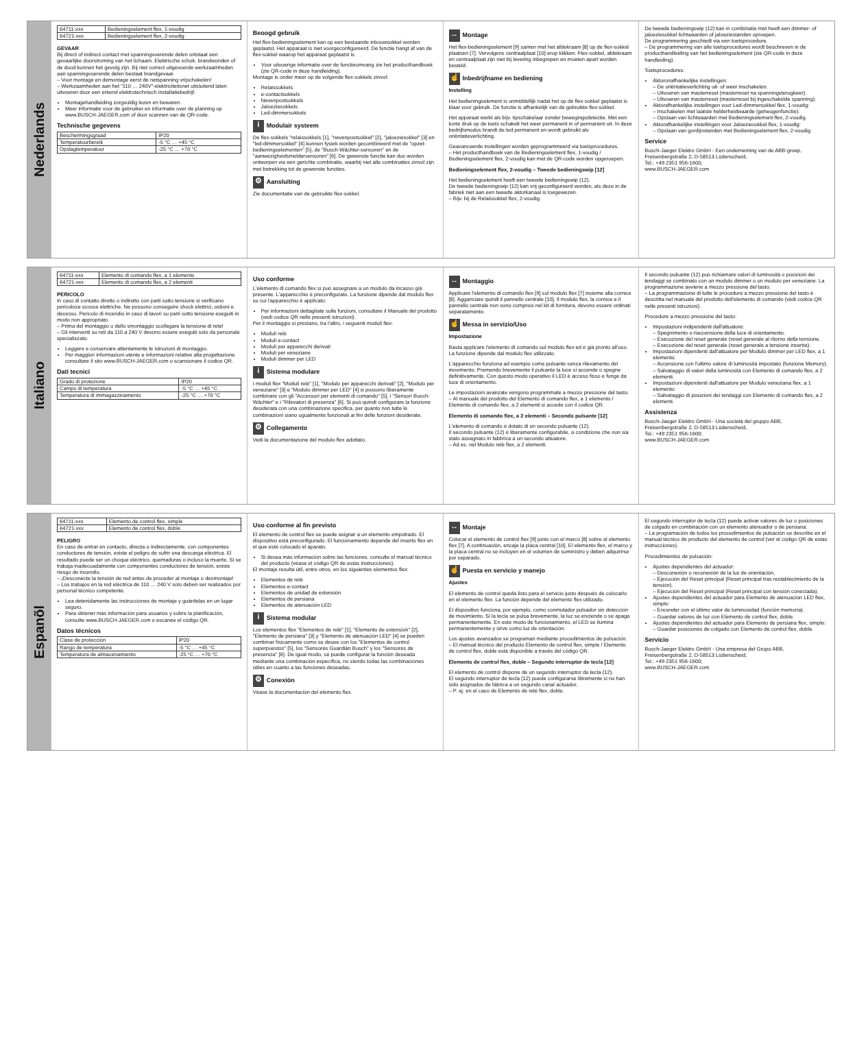Nederlands
| 64711-xxx | Bedieningselement flex, 1-voudig |
| 64721-xxx | Bedieningselement flex, 2-voudig |
GEVAAR
Bij direct of indirect contact met spanningvoerende delen ontstaat een gevaarlijke doorstroming van het lichaam. Elektrische schok, brandwonden of de dood kunnen het gevolg zijn. Bij niet correct uitgevoerde werkzaamheden aan spanningvoerende delen bestaat brandgevaar.
– Voor montage en demontage eerst de netspanning vrijschakelen!
– Werkzaamheden aan het "110 … 240V"-elektriciteitsnet uitsluitend laten uitvoeren door een erkend elektrotechnisch installatiebedrijf.
Montagehandleiding zorgvuldig lezen en bewaren.
Meer informatie voor de gebruiker en informatie over de planning op www.BUSCH-JAEGER.com of door scannen van de QR-code.
Technische gegevens
| Beschermingsgraad | IP20 |
| Temperatuurbereik | -5 °C … +45 °C |
| Opslagtemperatuur | -25 °C … +70 °C |
Beoogd gebruik
Het flex-bedieningselement kan op een bestaande inbouwsokkel worden geplaatst. Het apparaat is niet voorgeconfigureerd. De functie hangt af van de flex-sokkel waarop het apparaat geplaatst is.
Voor uitvoerige informatie over de functieomvang zie het producthandboek (zie QR-code in deze handleiding).
Montage is onder meer op de volgende flex-sokkels zinvol:
Relaissokkels
e-contactsokkels
Nevenpostsokkels
Jaloeziesokkels
Led-dimmersokkels
i Modulair systeem
De flex-sokkels "relaissokkels [1], "nevenpostsokkel" [2], "jaloeziesokkel" [3] en "led-dimmersokkel" [4] kunnen fysiek worden gecombineerd met de "opzet-bedieningselementen" [5], de "Busch-Wächter-sensoren" en de "aanwezigheidsmeldersensoren" [6]. De gewenste functie kan dus worden ontworpen via een gerichte combinatie, waarbij niet alle combinaties zinvol zijn met betrekking tot de gewenste functies.
⚙ Aansluiting
Zie documentatie van de gebruikte flex-sokkel.
↔ Montage
Het flex-bedieningselement [9] samen met het afdekraam [8] op de flex-sokkel plaatsen [7]. Vervolgens centraalplaat [10] erop klikken. Flex-sokkel, afdekraam en centraalplaat zijn niet bij levering inbegrepen en moeten apart worden besteld.
☝ Inbedrijfname en bediening
Instelling
Het bedieningselement is onmiddellijk nadat het op de flex-sokkel geplaatst is klaar voor gebruik. De functie is afhankelijk van de gebruikte flex-sokkel.
Het apparaat werkt als bijv. tipschakelaar zonder bewegingsdetectie. Met een korte druk op de toets schakelt het weer permanent in of permanent uit. In deze bedrijfsmodus brandt de led permanent en wordt gebruikt als oriëntatieverlichting.
Geavanceerde instellingen worden geprogrammeerd via toetsprocedures.
– Het producthandboek van de Bedieningselement flex, 1-voudig / Bedieningselement flex, 2-voudig kan met de QR-code worden opgeroepen.
Bedieningselement flex, 2-voudig – Tweede bedieningswip [12]
Het bedieningselement heeft een tweede bedieningswip (12).
De tweede bedieningswip (12) kan vrij geconfigureerd worden, als deze in de fabriek niet aan een tweede aktorkanaal is toegewezen.
– Bijv. bij de Relaissokkel flex, 2-voudig.
De tweede bedieningswip (12) kan in combinatie met heeft een dimmer- of jaloeziesokkel lichtwaarden of jaloeziestanden oproepen.
De programmering geschiedt via een toetsprocedure.
– De programmering van alle toetsprocedures wordt beschreven in de producthandleiding van het bedieningselement (zie QR-code in deze handleiding).
Toetsprocedures:
Aktoronafhankelijke instellingen:
– De oriëntatieverlichting uit- of weer inschakelen.
– Uitvoeren van masterreset (masterreset na spanningsterugkeer).
– Uitvoeren van masterreset (masterreset bij ingeschakelde spanning).
Aktorafhankelijke instellingen voor Led-dimmersokkel flex, 1-voudig:
– Inschakelen met laatste helderheidwaarde (geheugenfunctie).
– Opslaan van lichtwaarden met Bedieningselement flex, 2-voudig.
Aktorafhankelijke instellingen voor Jaloeziesokkel flex, 1-voudig:
– Opslaan van gordijnstanden met Bedieningselement flex, 2-voudig.
Service
Busch-Jaeger Elektro GmbH - Een onderneming van de ABB-groep,
Freisenbergstraße 2, D-58513 Lüdenscheid,
Tel.: +49 2351 956-1600;
www.BUSCH-JAEGER.com
Italiano
| 64711-xxx | Elemento di comando flex, a 1 elemento |
| 64721-xxx | Elemento di comando flex, a 2 elementi |
PERICOLO
In caso di contatto diretto o indiretto con parti sotto tensione si verificano pericolose scosse elettriche. Ne possono conseguire shock elettrici, ustioni e decesso. Pericolo di incendio in caso di lavori su parti sotto tensione eseguiti in modo non appropriato.
– Prima del montaggio o dello smontaggio scollegare la tensione di rete!
– Gli interventi su reti da 110 a 240 V devono essere eseguiti solo da personale specializzato.
Leggere e conservare attentamente le istruzioni di montaggio.
Per maggiori informazioni utente e informazioni relative alla progettazione consultare il sito www.BUSCH-JAEGER.com o scansionare il codice QR.
Dati tecnici
| Grado di protezione | IP20 |
| Campo di temperatura | -5 °C … +45 °C |
| Temperatura di immagazzinamento | -25 °C … +70 °C |
Uso conforme
L'elemento di comando flex si può assegnare a un modulo da incasso già presente. L'apparecchio è preconfigurato. La funzione dipende dal modulo flex su cui l'apparecchio è applicato.
Per informazioni dettagliate sulle funzioni, consultare il Manuale del prodotto (vedi codice QR nelle presenti istruzioni).
Per il montaggio si prestano, tra l'altro, i seguenti moduli flex:
Moduli relè
Moduli e-contact
Moduli per apparecchi derivati
Moduli per veneziane
Moduli dimmer per LED
i Sistema modulare
I moduli flex "Moduli relè" [1], "Modulo per apparecchi derivati" [2], "Modulo per veneziane" [3] e "Modulo dimmer per LED" [4] si possono liberamente combinare con gli "Accessori per elementi di comando" [5], i "Sensori Busch-Wächter" e i "Rilevatori di presenza" [6]. Si può quindi configurare la funzione desiderata con una combinazione specifica, per quanto non tutte le combinazioni siano ugualmente funzionali ai fini delle funzioni desiderate.
⚙ Collegamento
Vedi la documentazione del modulo flex adottato.
↔ Montaggio
Applicare l'elemento di comando flex [9] sul modulo flex [7] insieme alla cornice [8]. Agganciare quindi il pannello centrale [10]. Il modulo flex, la cornice e il pannello centrale non sono compresi nel kit di fornitura, devono essere ordinati separatamente.
☝ Messa in servizio/Uso
Impostazione
Basta applicare l'elemento di comando sul modulo flex ed è già pronto all'uso. La funzione dipende dal modulo flex utilizzato.
L'apparecchio funziona ad esempio come pulsante senza rilevamento del movimento. Premendo brevemente il pulsante la luce si accende o spegne definitivamente. Con questo modo operativo il LED è acceso fisso e funge da luce di orientamento.
Le impostazioni avanzate vengono programmate a mezzo pressione del tasto.
– Al manuale del prodotto del Elemento di comando flex, a 1 elemento / Elemento di comando flex, a 2 elementi si accede con il codice QR.
Elemento di comando flex, a 2 elementi – Secondo pulsante [12]
L'elemento di comando è dotato di un secondo pulsante (12).
Il secondo pulsante (12) è liberamente configurabile, a condizione che non sia stato assegnato in fabbrica a un secondo attuatore.
– Ad es. nel Modulo relè flex, a 2 elementi.
Il secondo pulsante (12) può richiamare valori di luminosità o posizioni dei tendaggi se combinato con un modulo dimmer o un modulo per veneziane. La programmazione avviene a mezzo pressione del tasto.
– La programmazione di tutte le procedure a mezzo pressione del tasto è descritta nel manuale del prodotto dell'elemento di comando (vedi codice QR nelle presenti istruzioni).
Procedure a mezzo pressione del tasto:
Impostazioni indipendenti dall'attuatore:
– Spegnimento o riaccensione della luce di orientamento.
– Esecuzione del reset generale (reset generale al ritorno della tensione.
– Esecuzione del reset generale (reset generale a tensione inserita).
Impostazioni dipendenti dall'attuatore per Modulo dimmer per LED flex, a 1 elemento:
– Accensione con l'ultimo valore di luminosità impostato (funzione Memory).
– Salvataggio di valori della luminosità con Elemento di comando flex, a 2 elementi.
Impostazioni dipendenti dall'attuatore per Modulo veneziana flex, a 1 elemento:
– Salvataggio di posizioni dei tendaggi con Elemento di comando flex, a 2 elementi.
Assistenza
Busch-Jaeger Elektro GmbH - Una società del gruppo ABB,
Freisenbergstraße 2, D-58513 Lüdenscheid,
Tel.: +49 2351 956-1600;
www.BUSCH-JAEGER.com
Espanõl
| 64711-xxx | Elemento de control flex, simple |
| 64721-xxx | Elemento de control flex, doble |
PELIGRO
En caso de entrar en contacto, directa o indirectamente, con componentes conductores de tensión, existe el peligro de sufrir una descarga eléctrica. El resultado puede ser un choque eléctrico, quemaduras o incluso la muerte. Si se trabaja inadecuadamente con componentes conductores de tensión, existe riesgo de incendio.
– ¡Desconecte la tensión de red antes de proceder al montaje o desmontaje!
– Los trabajos en la red eléctrica de 110 … 240 V solo deben ser realizados por personal técnico competente.
Lea detenidamente las instrucciones de montaje y guárdelas en un lugar seguro.
Para obtener más información para usuarios y sobre la planificación, consulte www.BUSCH-JAEGER.com o escanee el código QR.
Datos técnicos
| Clase de protección | IP20 |
| Rango de temperatura | -5 °C … +45 °C |
| Temperatura de almacenamiento | -25 °C … +70 °C |
Uso conforme al fin previsto
El elemento de control flex se puede asignar a un elemento empotrado. El dispositivo está preconfigurado. El funcionamiento depende del inserto flex en el que esté colocado el aparato.
Si desea más información sobre las funciones, consulte el manual técnico del producto (véase el código QR de estas instrucciones).
El montaje resulta útil, entre otros, en los siguientes elementos flex:
Elementos de relé
Elementos e-contact
Elementos de unidad de extensión
Elementos de persiana
Elementos de atenuación LED
i Sistema modular
Los elementos flex "Elementos de relé" [1], "Elemento de extensión" [2], "Elemento de persiana" [3] y "Elemento de atenuación LED" [4] se pueden combinar físicamente como se desee con los "Elementos de control superpuestos" [5], los "Sensores Guardián Busch" y los "Sensores de presencia" [6]. De igual modo, se puede configurar la función deseada mediante una combinación específica, no siendo todas las combinaciones útiles en cuanto a las funciones deseadas.
⚙ Conexión
Véase la documentación del elemento flex.
↔ Montaje
Colocar el elemento de control flex [9] junto con el marco [8] sobre el elemento flex [7]. A continuación, encaje la placa central [10]. El elemento flex, el marco y la placa central no se incluyen en el volumen de suministro y deben adquirirse por separado.
☝ Puesta en servicio y manejo
Ajustes
El elemento de control queda listo para el servicio justo después de colocarlo en el elemento flex. La función depende del elemento flex utilizado.
El dispositivo funciona, por ejemplo, como conmutador pulsador sin detección de movimiento. Si la tecla se pulsa brevemente, la luz se enciende o se apaga permanentemente. En este modo de funcionamiento, el LED se ilumina permanentemente y sirve como luz de orientación.
Los ajustes avanzados se programan mediante procedimientos de pulsación.
– El manual técnico del producto Elemento de control flex, simple / Elemento de control flex, doble está disponible a través del código QR.
Elemento de control flex, doble – Segundo interruptor de tecla [12]
El elemento de control dispone de un segundo interruptor de tecla (12).
El segundo interruptor de tecla (12) puede configurarse libremente si no han sido asignados de fábrica a un segundo canal actuador.
– P. ej. en el caso de Elemento de relé flex, doble.
El segundo interruptor de tecla (12) puede activar valores de luz o posiciones de colgado en combinación con un elemento atenuador o de persiana.
– La programación de todos los procedimientos de pulsación se describe en el manual técnico de producto del elemento de control (ver el código QR de estas instrucciones).
Procedimientos de pulsación:
Ajustes dependientes del actuador:
– Desconexión o reconexión de la luz de orientación.
– Ejecución del Reset principal (Reset principal tras restablecimiento de la tensión).
– Ejecución del Reset principal (Reset principal con tensión conectada).
Ajustes dependientes del actuador para Elemento de atenuación LED flex, simple:
– Encender con el último valor de luminosidad (función memoria).
– Guardar valores de luz con Elemento de control flex, doble.
Ajustes dependientes del actuador para Elemento de persiana flex, simple:
– Guardar posiciones de colgado con Elemento de control flex, doble.
Servicio
Busch-Jaeger Elektro GmbH - Una empresa del Grupo ABB,
Freisenbergstraße 2, D-58513 Lüdenscheid,
Tel.: +49 2351 956-1600;
www.BUSCH-JAEGER.com